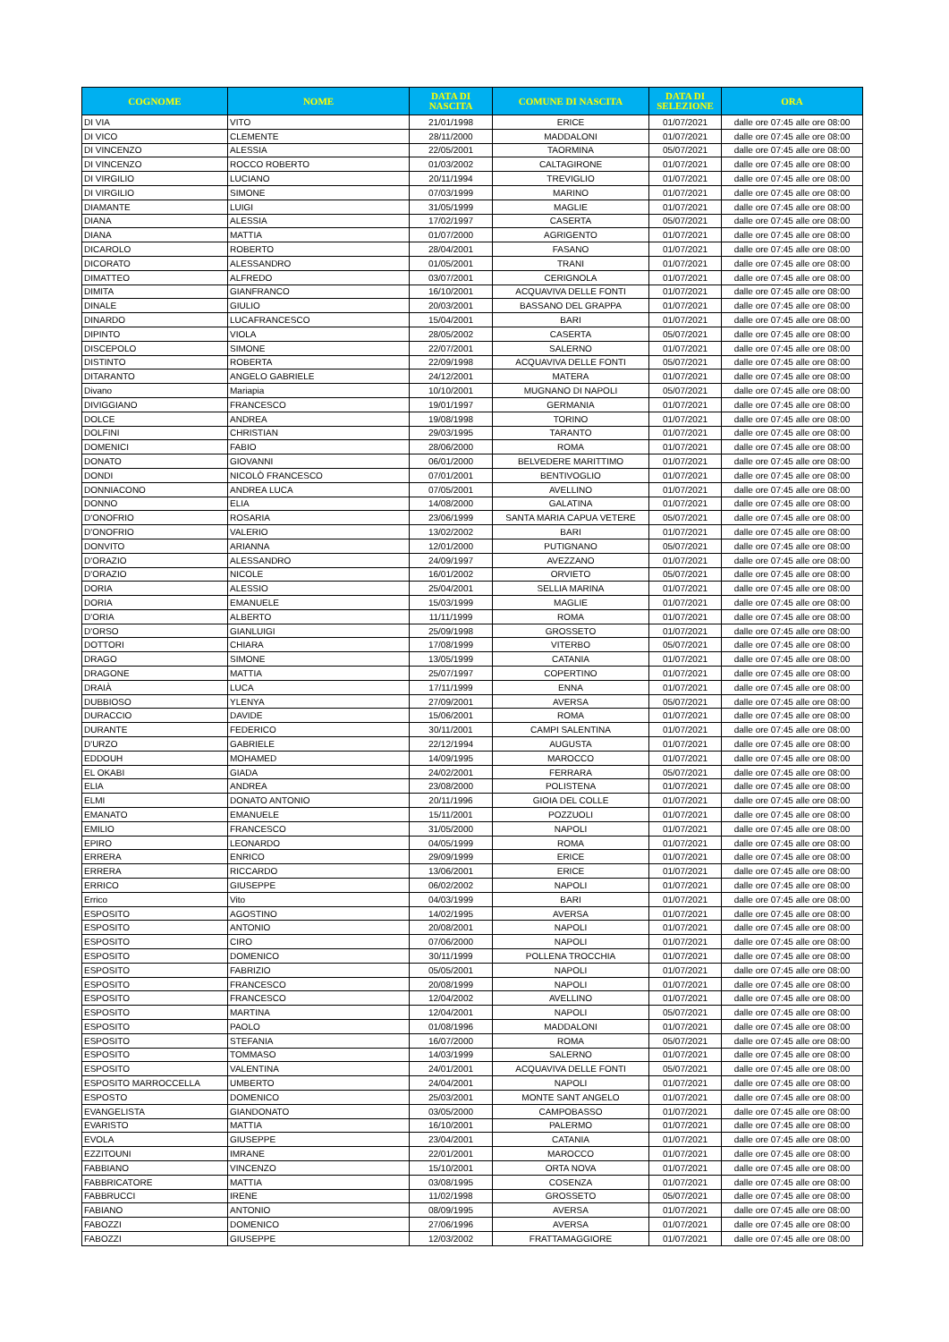| COGNOME | NOME | DATA DI NASCITA | COMUNE DI NASCITA | DATA DI SELEZIONE | ORA |
| --- | --- | --- | --- | --- | --- |
| DI VIA | VITO | 21/01/1998 | ERICE | 01/07/2021 | dalle ore 07:45 alle ore 08:00 |
| DI VICO | CLEMENTE | 28/11/2000 | MADDALONI | 01/07/2021 | dalle ore 07:45 alle ore 08:00 |
| DI VINCENZO | ALESSIA | 22/05/2001 | TAORMINA | 05/07/2021 | dalle ore 07:45 alle ore 08:00 |
| DI VINCENZO | ROCCO ROBERTO | 01/03/2002 | CALTAGIRONE | 01/07/2021 | dalle ore 07:45 alle ore 08:00 |
| DI VIRGILIO | LUCIANO | 20/11/1994 | TREVIGLIO | 01/07/2021 | dalle ore 07:45 alle ore 08:00 |
| DI VIRGILIO | SIMONE | 07/03/1999 | MARINO | 01/07/2021 | dalle ore 07:45 alle ore 08:00 |
| DIAMANTE | LUIGI | 31/05/1999 | MAGLIE | 01/07/2021 | dalle ore 07:45 alle ore 08:00 |
| DIANA | ALESSIA | 17/02/1997 | CASERTA | 05/07/2021 | dalle ore 07:45 alle ore 08:00 |
| DIANA | MATTIA | 01/07/2000 | AGRIGENTO | 01/07/2021 | dalle ore 07:45 alle ore 08:00 |
| DICAROLO | ROBERTO | 28/04/2001 | FASANO | 01/07/2021 | dalle ore 07:45 alle ore 08:00 |
| DICORATO | ALESSANDRO | 01/05/2001 | TRANI | 01/07/2021 | dalle ore 07:45 alle ore 08:00 |
| DIMATTEO | ALFREDO | 03/07/2001 | CERIGNOLA | 01/07/2021 | dalle ore 07:45 alle ore 08:00 |
| DIMITA | GIANFRANCO | 16/10/2001 | ACQUAVIVA DELLE FONTI | 01/07/2021 | dalle ore 07:45 alle ore 08:00 |
| DINALE | GIULIO | 20/03/2001 | BASSANO DEL GRAPPA | 01/07/2021 | dalle ore 07:45 alle ore 08:00 |
| DINARDO | LUCAFRANCESCO | 15/04/2001 | BARI | 01/07/2021 | dalle ore 07:45 alle ore 08:00 |
| DIPINTO | VIOLA | 28/05/2002 | CASERTA | 05/07/2021 | dalle ore 07:45 alle ore 08:00 |
| DISCEPOLO | SIMONE | 22/07/2001 | SALERNO | 01/07/2021 | dalle ore 07:45 alle ore 08:00 |
| DISTINTO | ROBERTA | 22/09/1998 | ACQUAVIVA DELLE FONTI | 05/07/2021 | dalle ore 07:45 alle ore 08:00 |
| DITARANTO | ANGELO GABRIELE | 24/12/2001 | MATERA | 01/07/2021 | dalle ore 07:45 alle ore 08:00 |
| Divano | Mariapia | 10/10/2001 | MUGNANO DI NAPOLI | 05/07/2021 | dalle ore 07:45 alle ore 08:00 |
| DIVIGGIANO | FRANCESCO | 19/01/1997 | GERMANIA | 01/07/2021 | dalle ore 07:45 alle ore 08:00 |
| DOLCE | ANDREA | 19/08/1998 | TORINO | 01/07/2021 | dalle ore 07:45 alle ore 08:00 |
| DOLFINI | CHRISTIAN | 29/03/1995 | TARANTO | 01/07/2021 | dalle ore 07:45 alle ore 08:00 |
| DOMENICI | FABIO | 28/06/2000 | ROMA | 01/07/2021 | dalle ore 07:45 alle ore 08:00 |
| DONATO | GIOVANNI | 06/01/2000 | BELVEDERE MARITTIMO | 01/07/2021 | dalle ore 07:45 alle ore 08:00 |
| DONDI | NICOLÒ FRANCESCO | 07/01/2001 | BENTIVOGLIO | 01/07/2021 | dalle ore 07:45 alle ore 08:00 |
| DONNIACONO | ANDREA LUCA | 07/05/2001 | AVELLINO | 01/07/2021 | dalle ore 07:45 alle ore 08:00 |
| DONNO | ELIA | 14/08/2000 | GALATINA | 01/07/2021 | dalle ore 07:45 alle ore 08:00 |
| D'ONOFRIO | ROSARIA | 23/06/1999 | SANTA MARIA CAPUA VETERE | 05/07/2021 | dalle ore 07:45 alle ore 08:00 |
| D'ONOFRIO | VALERIO | 13/02/2002 | BARI | 01/07/2021 | dalle ore 07:45 alle ore 08:00 |
| DONVITO | ARIANNA | 12/01/2000 | PUTIGNANO | 05/07/2021 | dalle ore 07:45 alle ore 08:00 |
| D'ORAZIO | ALESSANDRO | 24/09/1997 | AVEZZANO | 01/07/2021 | dalle ore 07:45 alle ore 08:00 |
| D'ORAZIO | NICOLE | 16/01/2002 | ORVIETO | 05/07/2021 | dalle ore 07:45 alle ore 08:00 |
| DORIA | ALESSIO | 25/04/2001 | SELLIA MARINA | 01/07/2021 | dalle ore 07:45 alle ore 08:00 |
| DORIA | EMANUELE | 15/03/1999 | MAGLIE | 01/07/2021 | dalle ore 07:45 alle ore 08:00 |
| D'ORIA | ALBERTO | 11/11/1999 | ROMA | 01/07/2021 | dalle ore 07:45 alle ore 08:00 |
| D'ORSO | GIANLUIGI | 25/09/1998 | GROSSETO | 01/07/2021 | dalle ore 07:45 alle ore 08:00 |
| DOTTORI | CHIARA | 17/08/1999 | VITERBO | 05/07/2021 | dalle ore 07:45 alle ore 08:00 |
| DRAGO | SIMONE | 13/05/1999 | CATANIA | 01/07/2021 | dalle ore 07:45 alle ore 08:00 |
| DRAGONE | MATTIA | 25/07/1997 | COPERTINO | 01/07/2021 | dalle ore 07:45 alle ore 08:00 |
| DRAIÀ | LUCA | 17/11/1999 | ENNA | 01/07/2021 | dalle ore 07:45 alle ore 08:00 |
| DUBBIOSO | YLENYA | 27/09/2001 | AVERSA | 05/07/2021 | dalle ore 07:45 alle ore 08:00 |
| DURACCIO | DAVIDE | 15/06/2001 | ROMA | 01/07/2021 | dalle ore 07:45 alle ore 08:00 |
| DURANTE | FEDERICO | 30/11/2001 | CAMPI SALENTINA | 01/07/2021 | dalle ore 07:45 alle ore 08:00 |
| D'URZO | GABRIELE | 22/12/1994 | AUGUSTA | 01/07/2021 | dalle ore 07:45 alle ore 08:00 |
| EDDOUH | MOHAMED | 14/09/1995 | MAROCCO | 01/07/2021 | dalle ore 07:45 alle ore 08:00 |
| EL OKABI | GIADA | 24/02/2001 | FERRARA | 05/07/2021 | dalle ore 07:45 alle ore 08:00 |
| ELIA | ANDREA | 23/08/2000 | POLISTENA | 01/07/2021 | dalle ore 07:45 alle ore 08:00 |
| ELMI | DONATO ANTONIO | 20/11/1996 | GIOIA DEL COLLE | 01/07/2021 | dalle ore 07:45 alle ore 08:00 |
| EMANATO | EMANUELE | 15/11/2001 | POZZUOLI | 01/07/2021 | dalle ore 07:45 alle ore 08:00 |
| EMILIO | FRANCESCO | 31/05/2000 | NAPOLI | 01/07/2021 | dalle ore 07:45 alle ore 08:00 |
| EPIRO | LEONARDO | 04/05/1999 | ROMA | 01/07/2021 | dalle ore 07:45 alle ore 08:00 |
| ERRERA | ENRICO | 29/09/1999 | ERICE | 01/07/2021 | dalle ore 07:45 alle ore 08:00 |
| ERRERA | RICCARDO | 13/06/2001 | ERICE | 01/07/2021 | dalle ore 07:45 alle ore 08:00 |
| ERRICO | GIUSEPPE | 06/02/2002 | NAPOLI | 01/07/2021 | dalle ore 07:45 alle ore 08:00 |
| Errico | Vito | 04/03/1999 | BARI | 01/07/2021 | dalle ore 07:45 alle ore 08:00 |
| ESPOSITO | AGOSTINO | 14/02/1995 | AVERSA | 01/07/2021 | dalle ore 07:45 alle ore 08:00 |
| ESPOSITO | ANTONIO | 20/08/2001 | NAPOLI | 01/07/2021 | dalle ore 07:45 alle ore 08:00 |
| ESPOSITO | CIRO | 07/06/2000 | NAPOLI | 01/07/2021 | dalle ore 07:45 alle ore 08:00 |
| ESPOSITO | DOMENICO | 30/11/1999 | POLLENA TROCCHIA | 01/07/2021 | dalle ore 07:45 alle ore 08:00 |
| ESPOSITO | FABRIZIO | 05/05/2001 | NAPOLI | 01/07/2021 | dalle ore 07:45 alle ore 08:00 |
| ESPOSITO | FRANCESCO | 20/08/1999 | NAPOLI | 01/07/2021 | dalle ore 07:45 alle ore 08:00 |
| ESPOSITO | FRANCESCO | 12/04/2002 | AVELLINO | 01/07/2021 | dalle ore 07:45 alle ore 08:00 |
| ESPOSITO | MARTINA | 12/04/2001 | NAPOLI | 05/07/2021 | dalle ore 07:45 alle ore 08:00 |
| ESPOSITO | PAOLO | 01/08/1996 | MADDALONI | 01/07/2021 | dalle ore 07:45 alle ore 08:00 |
| ESPOSITO | STEFANIA | 16/07/2000 | ROMA | 05/07/2021 | dalle ore 07:45 alle ore 08:00 |
| ESPOSITO | TOMMASO | 14/03/1999 | SALERNO | 01/07/2021 | dalle ore 07:45 alle ore 08:00 |
| ESPOSITO | VALENTINA | 24/01/2001 | ACQUAVIVA DELLE FONTI | 05/07/2021 | dalle ore 07:45 alle ore 08:00 |
| ESPOSITO MARROCCELLA | UMBERTO | 24/04/2001 | NAPOLI | 01/07/2021 | dalle ore 07:45 alle ore 08:00 |
| ESPOSTO | DOMENICO | 25/03/2001 | MONTE SANT ANGELO | 01/07/2021 | dalle ore 07:45 alle ore 08:00 |
| EVANGELISTA | GIANDONATO | 03/05/2000 | CAMPOBASSO | 01/07/2021 | dalle ore 07:45 alle ore 08:00 |
| EVARISTO | MATTIA | 16/10/2001 | PALERMO | 01/07/2021 | dalle ore 07:45 alle ore 08:00 |
| EVOLA | GIUSEPPE | 23/04/2001 | CATANIA | 01/07/2021 | dalle ore 07:45 alle ore 08:00 |
| EZZITOUNI | IMRANE | 22/01/2001 | MAROCCO | 01/07/2021 | dalle ore 07:45 alle ore 08:00 |
| FABBIANO | VINCENZO | 15/10/2001 | ORTA NOVA | 01/07/2021 | dalle ore 07:45 alle ore 08:00 |
| FABBRICATORE | MATTIA | 03/08/1995 | COSENZA | 01/07/2021 | dalle ore 07:45 alle ore 08:00 |
| FABBRUCCI | IRENE | 11/02/1998 | GROSSETO | 05/07/2021 | dalle ore 07:45 alle ore 08:00 |
| FABIANO | ANTONIO | 08/09/1995 | AVERSA | 01/07/2021 | dalle ore 07:45 alle ore 08:00 |
| FABOZZI | DOMENICO | 27/06/1996 | AVERSA | 01/07/2021 | dalle ore 07:45 alle ore 08:00 |
| FABOZZI | GIUSEPPE | 12/03/2002 | FRATTAMAGGIORE | 01/07/2021 | dalle ore 07:45 alle ore 08:00 |